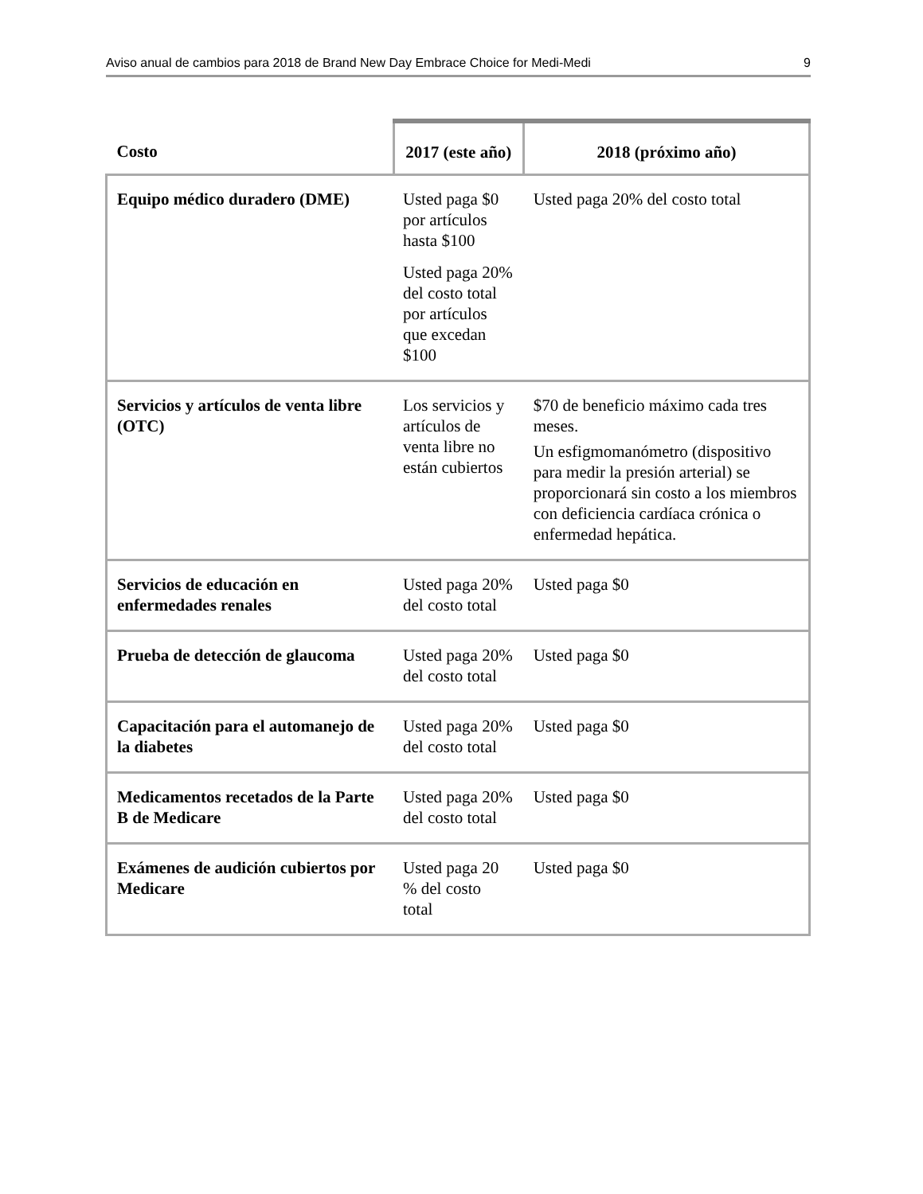Aviso anual de cambios para 2018 de Brand New Day Embrace Choice for Medi-Medi 9
| Costo | 2017 (este año) | 2018 (próximo año) |
| --- | --- | --- |
| Equipo médico duradero (DME) | Usted paga $0 por artículos hasta $100 Usted paga 20% del costo total por artículos que excedan $100 | Usted paga 20% del costo total |
| Servicios y artículos de venta libre (OTC) | Los servicios y artículos de venta libre no están cubiertos | $70 de beneficio máximo cada tres meses. Un esfigmomanómetro (dispositivo para medir la presión arterial) se proporcionará sin costo a los miembros con deficiencia cardíaca crónica o enfermedad hepática. |
| Servicios de educación en enfermedades renales | Usted paga 20% del costo total | Usted paga $0 |
| Prueba de detección de glaucoma | Usted paga 20% del costo total | Usted paga $0 |
| Capacitación para el automanejo de la diabetes | Usted paga 20% del costo total | Usted paga $0 |
| Medicamentos recetados de la Parte B de Medicare | Usted paga 20% del costo total | Usted paga $0 |
| Exámenes de audición cubiertos por Medicare | Usted paga 20 % del costo total | Usted paga $0 |